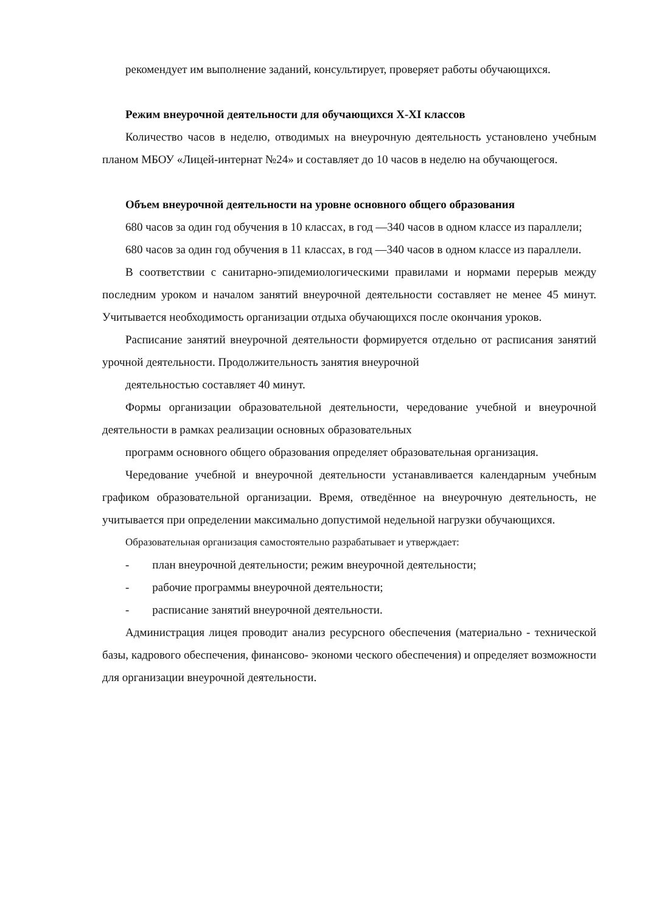рекомендует им выполнение заданий, консультирует, проверяет работы обучающихся.
Режим внеурочной деятельности для обучающихся X-XI классов
Количество часов в неделю, отводимых на внеурочную деятельность установлено учебным планом МБОУ «Лицей-интернат №24» и составляет до 10 часов в неделю на обучающегося.
Объем внеурочной деятельности на уровне основного общего образования
680 часов за один год обучения в 10 классах, в год —340 часов в одном классе из параллели;
680 часов за один год обучения в 11 классах, в год —340 часов в одном классе из параллели.
В соответствии с санитарно-эпидемиологическими правилами и нормами перерыв между последним уроком и началом занятий внеурочной деятельности составляет не менее 45 минут. Учитывается необходимость организации отдыха обучающихся после окончания уроков.
Расписание занятий внеурочной деятельности формируется отдельно от расписания занятий урочной деятельности. Продолжительность занятия внеурочной
деятельностью составляет 40 минут.
Формы организации образовательной деятельности, чередование учебной и внеурочной деятельности в рамках реализации основных образовательных
программ основного общего образования определяет образовательная организация.
Чередование учебной и внеурочной деятельности устанавливается календарным учебным графиком образовательной организации. Время, отведённое на внеурочную деятельность, не учитывается при определении максимально допустимой недельной нагрузки обучающихся.
Образовательная организация самостоятельно разрабатывает и утверждает:
- план внеурочной деятельности; режим внеурочной деятельности;
- рабочие программы внеурочной деятельности;
- расписание занятий внеурочной деятельности.
Администрация лицея проводит анализ ресурсного обеспечения (материально - технической базы, кадрового обеспечения, финансово- экономи ческого обеспечения) и определяет возможности для организации внеурочной деятельности.